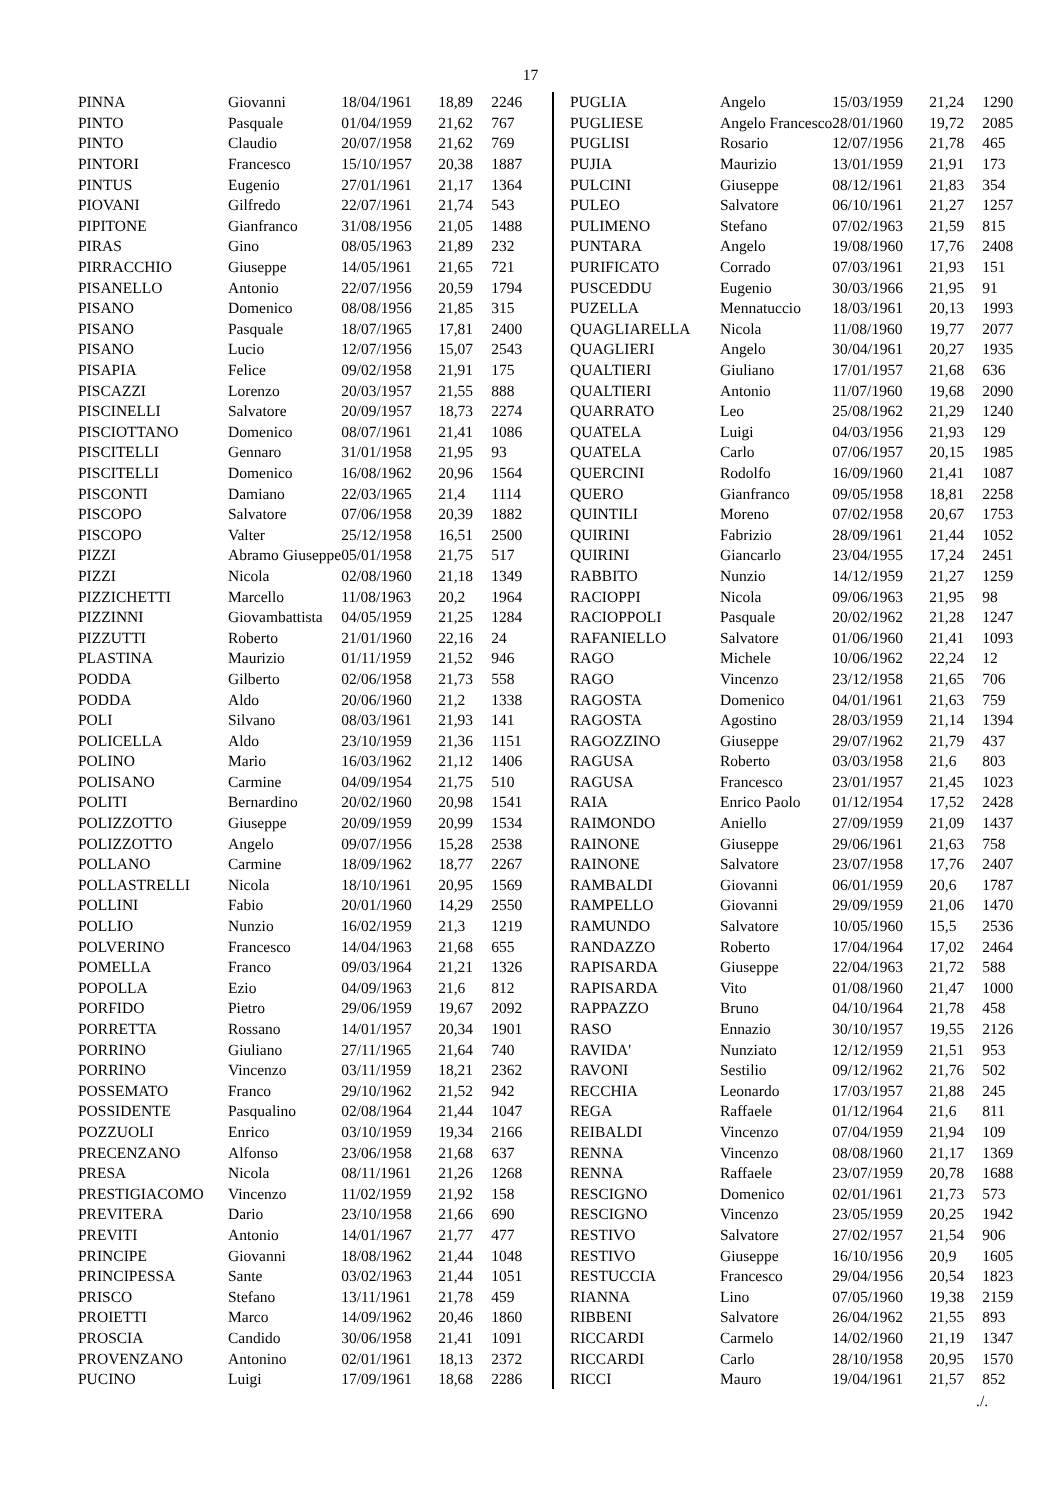17
| PINNA | Giovanni | 18/04/1961 | 18,89 | 2246 |
| PINTO | Pasquale | 01/04/1959 | 21,62 | 767 |
| PINTO | Claudio | 20/07/1958 | 21,62 | 769 |
| PINTORI | Francesco | 15/10/1957 | 20,38 | 1887 |
| PINTUS | Eugenio | 27/01/1961 | 21,17 | 1364 |
| PIOVANI | Gilfredo | 22/07/1961 | 21,74 | 543 |
| PIPITONE | Gianfranco | 31/08/1956 | 21,05 | 1488 |
| PIRAS | Gino | 08/05/1963 | 21,89 | 232 |
| PIRRACCHIO | Giuseppe | 14/05/1961 | 21,65 | 721 |
| PISANELLO | Antonio | 22/07/1956 | 20,59 | 1794 |
| PISANO | Domenico | 08/08/1956 | 21,85 | 315 |
| PISANO | Pasquale | 18/07/1965 | 17,81 | 2400 |
| PISANO | Lucio | 12/07/1956 | 15,07 | 2543 |
| PISAPIA | Felice | 09/02/1958 | 21,91 | 175 |
| PISCAZZI | Lorenzo | 20/03/1957 | 21,55 | 888 |
| PISCINELLI | Salvatore | 20/09/1957 | 18,73 | 2274 |
| PISCIOTTANO | Domenico | 08/07/1961 | 21,41 | 1086 |
| PISCITELLI | Gennaro | 31/01/1958 | 21,95 | 93 |
| PISCITELLI | Domenico | 16/08/1962 | 20,96 | 1564 |
| PISCONTI | Damiano | 22/03/1965 | 21,4 | 1114 |
| PISCOPO | Salvatore | 07/06/1958 | 20,39 | 1882 |
| PISCOPO | Valter | 25/12/1958 | 16,51 | 2500 |
| PIZZI | Abramo Giuseppe | 05/01/1958 | 21,75 | 517 |
| PIZZI | Nicola | 02/08/1960 | 21,18 | 1349 |
| PIZZICHETTI | Marcello | 11/08/1963 | 20,2 | 1964 |
| PIZZINNI | Giovambattista | 04/05/1959 | 21,25 | 1284 |
| PIZZUTTI | Roberto | 21/01/1960 | 22,16 | 24 |
| PLASTINA | Maurizio | 01/11/1959 | 21,52 | 946 |
| PODDA | Gilberto | 02/06/1958 | 21,73 | 558 |
| PODDA | Aldo | 20/06/1960 | 21,2 | 1338 |
| POLI | Silvano | 08/03/1961 | 21,93 | 141 |
| POLICELLA | Aldo | 23/10/1959 | 21,36 | 1151 |
| POLINO | Mario | 16/03/1962 | 21,12 | 1406 |
| POLISANO | Carmine | 04/09/1954 | 21,75 | 510 |
| POLITI | Bernardino | 20/02/1960 | 20,98 | 1541 |
| POLIZZOTTO | Giuseppe | 20/09/1959 | 20,99 | 1534 |
| POLIZZOTTO | Angelo | 09/07/1956 | 15,28 | 2538 |
| POLLANO | Carmine | 18/09/1962 | 18,77 | 2267 |
| POLLASTRELLI | Nicola | 18/10/1961 | 20,95 | 1569 |
| POLLINI | Fabio | 20/01/1960 | 14,29 | 2550 |
| POLLIO | Nunzio | 16/02/1959 | 21,3 | 1219 |
| POLVERINO | Francesco | 14/04/1963 | 21,68 | 655 |
| POMELLA | Franco | 09/03/1964 | 21,21 | 1326 |
| POPOLLA | Ezio | 04/09/1963 | 21,6 | 812 |
| PORFIDO | Pietro | 29/06/1959 | 19,67 | 2092 |
| PORRETTA | Rossano | 14/01/1957 | 20,34 | 1901 |
| PORRINO | Giuliano | 27/11/1965 | 21,64 | 740 |
| PORRINO | Vincenzo | 03/11/1959 | 18,21 | 2362 |
| POSSEMATO | Franco | 29/10/1962 | 21,52 | 942 |
| POSSIDENTE | Pasqualino | 02/08/1964 | 21,44 | 1047 |
| POZZUOLI | Enrico | 03/10/1959 | 19,34 | 2166 |
| PRECENZANO | Alfonso | 23/06/1958 | 21,68 | 637 |
| PRESA | Nicola | 08/11/1961 | 21,26 | 1268 |
| PRESTIGIACOMO | Vincenzo | 11/02/1959 | 21,92 | 158 |
| PREVITERA | Dario | 23/10/1958 | 21,66 | 690 |
| PREVITI | Antonio | 14/01/1967 | 21,77 | 477 |
| PRINCIPE | Giovanni | 18/08/1962 | 21,44 | 1048 |
| PRINCIPESSA | Sante | 03/02/1963 | 21,44 | 1051 |
| PRISCO | Stefano | 13/11/1961 | 21,78 | 459 |
| PROIETTI | Marco | 14/09/1962 | 20,46 | 1860 |
| PROSCIA | Candido | 30/06/1958 | 21,41 | 1091 |
| PROVENZANO | Antonino | 02/01/1961 | 18,13 | 2372 |
| PUCINO | Luigi | 17/09/1961 | 18,68 | 2286 |
| PUGLIA | Angelo | 15/03/1959 | 21,24 | 1290 |
| PUGLIESE | Angelo Francesco | 28/01/1960 | 19,72 | 2085 |
| PUGLISI | Rosario | 12/07/1956 | 21,78 | 465 |
| PUJIA | Maurizio | 13/01/1959 | 21,91 | 173 |
| PULCINI | Giuseppe | 08/12/1961 | 21,83 | 354 |
| PULEO | Salvatore | 06/10/1961 | 21,27 | 1257 |
| PULIMENO | Stefano | 07/02/1963 | 21,59 | 815 |
| PUNTARA | Angelo | 19/08/1960 | 17,76 | 2408 |
| PURIFICATO | Corrado | 07/03/1961 | 21,93 | 151 |
| PUSCEDDU | Eugenio | 30/03/1966 | 21,95 | 91 |
| PUZELLA | Mennatuccio | 18/03/1961 | 20,13 | 1993 |
| QUAGLIARELLA | Nicola | 11/08/1960 | 19,77 | 2077 |
| QUAGLIERI | Angelo | 30/04/1961 | 20,27 | 1935 |
| QUALTIERI | Giuliano | 17/01/1957 | 21,68 | 636 |
| QUALTIERI | Antonio | 11/07/1960 | 19,68 | 2090 |
| QUARRATO | Leo | 25/08/1962 | 21,29 | 1240 |
| QUATELA | Luigi | 04/03/1956 | 21,93 | 129 |
| QUATELA | Carlo | 07/06/1957 | 20,15 | 1985 |
| QUERCINI | Rodolfo | 16/09/1960 | 21,41 | 1087 |
| QUERO | Gianfranco | 09/05/1958 | 18,81 | 2258 |
| QUINTILI | Moreno | 07/02/1958 | 20,67 | 1753 |
| QUIRINI | Fabrizio | 28/09/1961 | 21,44 | 1052 |
| QUIRINI | Giancarlo | 23/04/1955 | 17,24 | 2451 |
| RABBITO | Nunzio | 14/12/1959 | 21,27 | 1259 |
| RACIOPPI | Nicola | 09/06/1963 | 21,95 | 98 |
| RACIOPPOLI | Pasquale | 20/02/1962 | 21,28 | 1247 |
| RAFANIELLO | Salvatore | 01/06/1960 | 21,41 | 1093 |
| RAGO | Michele | 10/06/1962 | 22,24 | 12 |
| RAGO | Vincenzo | 23/12/1958 | 21,65 | 706 |
| RAGOSTA | Domenico | 04/01/1961 | 21,63 | 759 |
| RAGOSTA | Agostino | 28/03/1959 | 21,14 | 1394 |
| RAGOZZINO | Giuseppe | 29/07/1962 | 21,79 | 437 |
| RAGUSA | Roberto | 03/03/1958 | 21,6 | 803 |
| RAGUSA | Francesco | 23/01/1957 | 21,45 | 1023 |
| RAIA | Enrico Paolo | 01/12/1954 | 17,52 | 2428 |
| RAIMONDO | Aniello | 27/09/1959 | 21,09 | 1437 |
| RAINONE | Giuseppe | 29/06/1961 | 21,63 | 758 |
| RAINONE | Salvatore | 23/07/1958 | 17,76 | 2407 |
| RAMBALDI | Giovanni | 06/01/1959 | 20,6 | 1787 |
| RAMPELLO | Giovanni | 29/09/1959 | 21,06 | 1470 |
| RAMUNDO | Salvatore | 10/05/1960 | 15,5 | 2536 |
| RANDAZZO | Roberto | 17/04/1964 | 17,02 | 2464 |
| RAPISARDA | Giuseppe | 22/04/1963 | 21,72 | 588 |
| RAPISARDA | Vito | 01/08/1960 | 21,47 | 1000 |
| RAPPAZZO | Bruno | 04/10/1964 | 21,78 | 458 |
| RASO | Ennazio | 30/10/1957 | 19,55 | 2126 |
| RAVIDA' | Nunziato | 12/12/1959 | 21,51 | 953 |
| RAVONI | Sestilio | 09/12/1962 | 21,76 | 502 |
| RECCHIA | Leonardo | 17/03/1957 | 21,88 | 245 |
| REGA | Raffaele | 01/12/1964 | 21,6 | 811 |
| REIBALDI | Vincenzo | 07/04/1959 | 21,94 | 109 |
| RENNA | Vincenzo | 08/08/1960 | 21,17 | 1369 |
| RENNA | Raffaele | 23/07/1959 | 20,78 | 1688 |
| RESCIGNO | Domenico | 02/01/1961 | 21,73 | 573 |
| RESCIGNO | Vincenzo | 23/05/1959 | 20,25 | 1942 |
| RESTIVO | Salvatore | 27/02/1957 | 21,54 | 906 |
| RESTIVO | Giuseppe | 16/10/1956 | 20,9 | 1605 |
| RESTUCCIA | Francesco | 29/04/1956 | 20,54 | 1823 |
| RIANNA | Lino | 07/05/1960 | 19,38 | 2159 |
| RIBBENI | Salvatore | 26/04/1962 | 21,55 | 893 |
| RICCARDI | Carmelo | 14/02/1960 | 21,19 | 1347 |
| RICCARDI | Carlo | 28/10/1958 | 20,95 | 1570 |
| RICCI | Mauro | 19/04/1961 | 21,57 | 852 |
./.